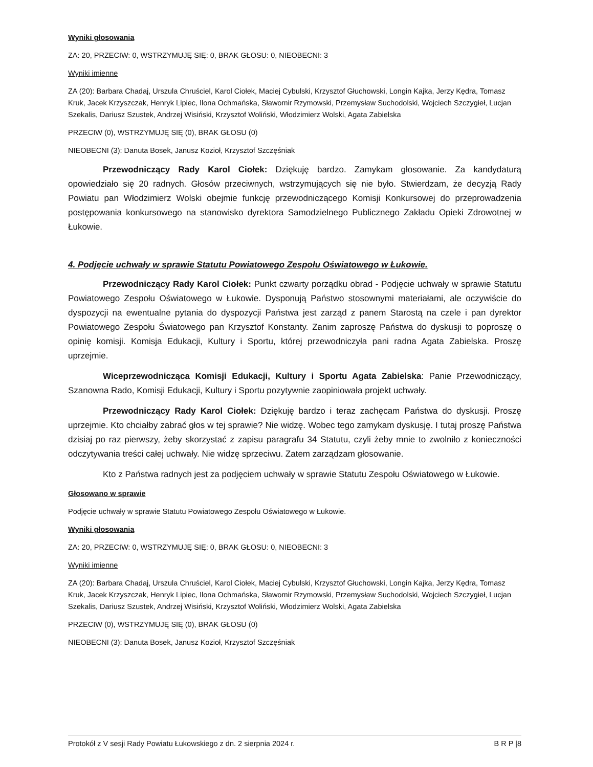Wyniki głosowania
ZA: 20, PRZECIW: 0, WSTRZYMUJĘ SIĘ: 0, BRAK GŁOSU: 0, NIEOBECNI: 3
Wyniki imienne
ZA (20): Barbara Chadaj, Urszula Chruściel, Karol Ciołek, Maciej Cybulski, Krzysztof Głuchowski, Longin Kajka, Jerzy Kędra, Tomasz Kruk, Jacek Krzyszczak, Henryk Lipiec, Ilona Ochmańska, Sławomir Rzymowski, Przemysław Suchodolski, Wojciech Szczygieł, Lucjan Szekalis, Dariusz Szustek, Andrzej Wisiński, Krzysztof Woliński, Włodzimierz Wolski, Agata Zabielska
PRZECIW (0), WSTRZYMUJĘ SIĘ (0), BRAK GŁOSU (0)
NIEOBECNI (3): Danuta Bosek, Janusz Kozioł, Krzysztof Szczęśniak
Przewodniczący Rady Karol Ciołek: Dziękuję bardzo. Zamykam głosowanie. Za kandydaturą opowiedziało się 20 radnych. Głosów przeciwnych, wstrzymujących się nie było. Stwierdzam, że decyzją Rady Powiatu pan Włodzimierz Wolski obejmie funkcję przewodniczącego Komisji Konkursowej do przeprowadzenia postępowania konkursowego na stanowisko dyrektora Samodzielnego Publicznego Zakładu Opieki Zdrowotnej w Łukowie.
4. Podjęcie uchwały w sprawie Statutu Powiatowego Zespołu Oświatowego w Łukowie.
Przewodniczący Rady Karol Ciołek: Punkt czwarty porządku obrad - Podjęcie uchwały w sprawie Statutu Powiatowego Zespołu Oświatowego w Łukowie. Dysponują Państwo stosownymi materiałami, ale oczywiście do dyspozycji na ewentualne pytania do dyspozycji Państwa jest zarząd z panem Starostą na czele i pan dyrektor Powiatowego Zespołu Światowego pan Krzysztof Konstanty. Zanim zaproszę Państwa do dyskusji to poproszę o opinię komisji. Komisja Edukacji, Kultury i Sportu, której przewodniczyła pani radna Agata Zabielska. Proszę uprzejmie.
Wiceprzewodnicząca Komisji Edukacji, Kultury i Sportu Agata Zabielska: Panie Przewodniczący, Szanowna Rado, Komisji Edukacji, Kultury i Sportu pozytywnie zaopiniowała projekt uchwały.
Przewodniczący Rady Karol Ciołek: Dziękuję bardzo i teraz zachęcam Państwa do dyskusji. Proszę uprzejmie. Kto chciałby zabrać głos w tej sprawie? Nie widzę. Wobec tego zamykam dyskusję. I tutaj proszę Państwa dzisiaj po raz pierwszy, żeby skorzystać z zapisu paragrafu 34 Statutu, czyli żeby mnie to zwolniło z konieczności odczytywania treści całej uchwały. Nie widzę sprzeciwu. Zatem zarządzam głosowanie.
Kto z Państwa radnych jest za podjęciem uchwały w sprawie Statutu Zespołu Oświatowego w Łukowie.
Głosowano w sprawie
Podjęcie uchwały w sprawie Statutu Powiatowego Zespołu Oświatowego w Łukowie.
Wyniki głosowania
ZA: 20, PRZECIW: 0, WSTRZYMUJĘ SIĘ: 0, BRAK GŁOSU: 0, NIEOBECNI: 3
Wyniki imienne
ZA (20): Barbara Chadaj, Urszula Chruściel, Karol Ciołek, Maciej Cybulski, Krzysztof Głuchowski, Longin Kajka, Jerzy Kędra, Tomasz Kruk, Jacek Krzyszczak, Henryk Lipiec, Ilona Ochmańska, Sławomir Rzymowski, Przemysław Suchodolski, Wojciech Szczygieł, Lucjan Szekalis, Dariusz Szustek, Andrzej Wisiński, Krzysztof Woliński, Włodzimierz Wolski, Agata Zabielska
PRZECIW (0), WSTRZYMUJĘ SIĘ (0), BRAK GŁOSU (0)
NIEOBECNI (3): Danuta Bosek, Janusz Kozioł, Krzysztof Szczęśniak
Protokół z V sesji Rady Powiatu Łukowskiego z dn. 2 sierpnia 2024 r. B R P |8